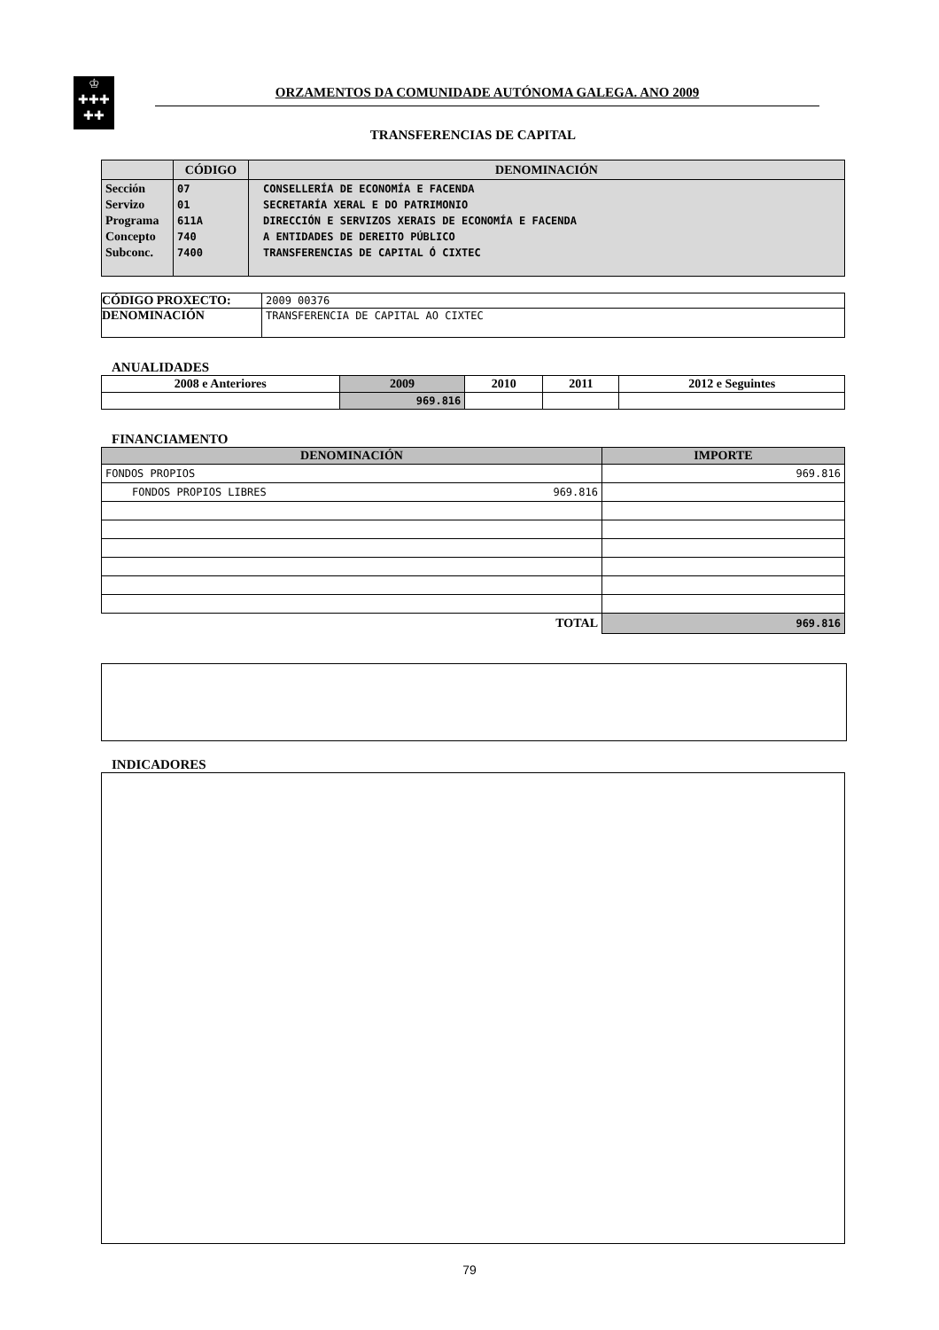♔
✚✚✚
✚✚
ORZAMENTOS DA COMUNIDADE AUTÓNOMA GALEGA. ANO 2009
TRANSFERENCIAS DE CAPITAL
| | CÓDIGO | DENOMINACIÓN |
| --- | --- | --- |
| Sección Servizo Programa Concepto Subconc. | 07 01 611A 740 7400 | CONSELLERÍA DE ECONOMÍA E FACENDA SECRETARÍA XERAL E DO PATRIMONIO DIRECCIÓN E SERVIZOS XERAIS DE ECONOMÍA E FACENDA A ENTIDADES DE DEREITO PÚBLICO TRANSFERENCIAS DE CAPITAL Ó CIXTEC |
| CÓDIGO PROXECTO: | 2009 00376 |
| DENOMINACIÓN | TRANSFERENCIA DE CAPITAL AO CIXTEC |
ANUALIDADES
| 2008 e Anteriores | 2009 | 2010 | 2011 | 2012 e Seguintes |
| --- | --- | --- | --- | --- |
| | 969.816 | | | |
FINANCIAMENTO
| DENOMINACIÓN | IMPORTE |
| --- | --- |
| FONDOS PROPIOS | 969.816 |
| FONDOS PROPIOS LIBRES 969.816 | |
| TOTAL | 969.816 |
INDICADORES
79